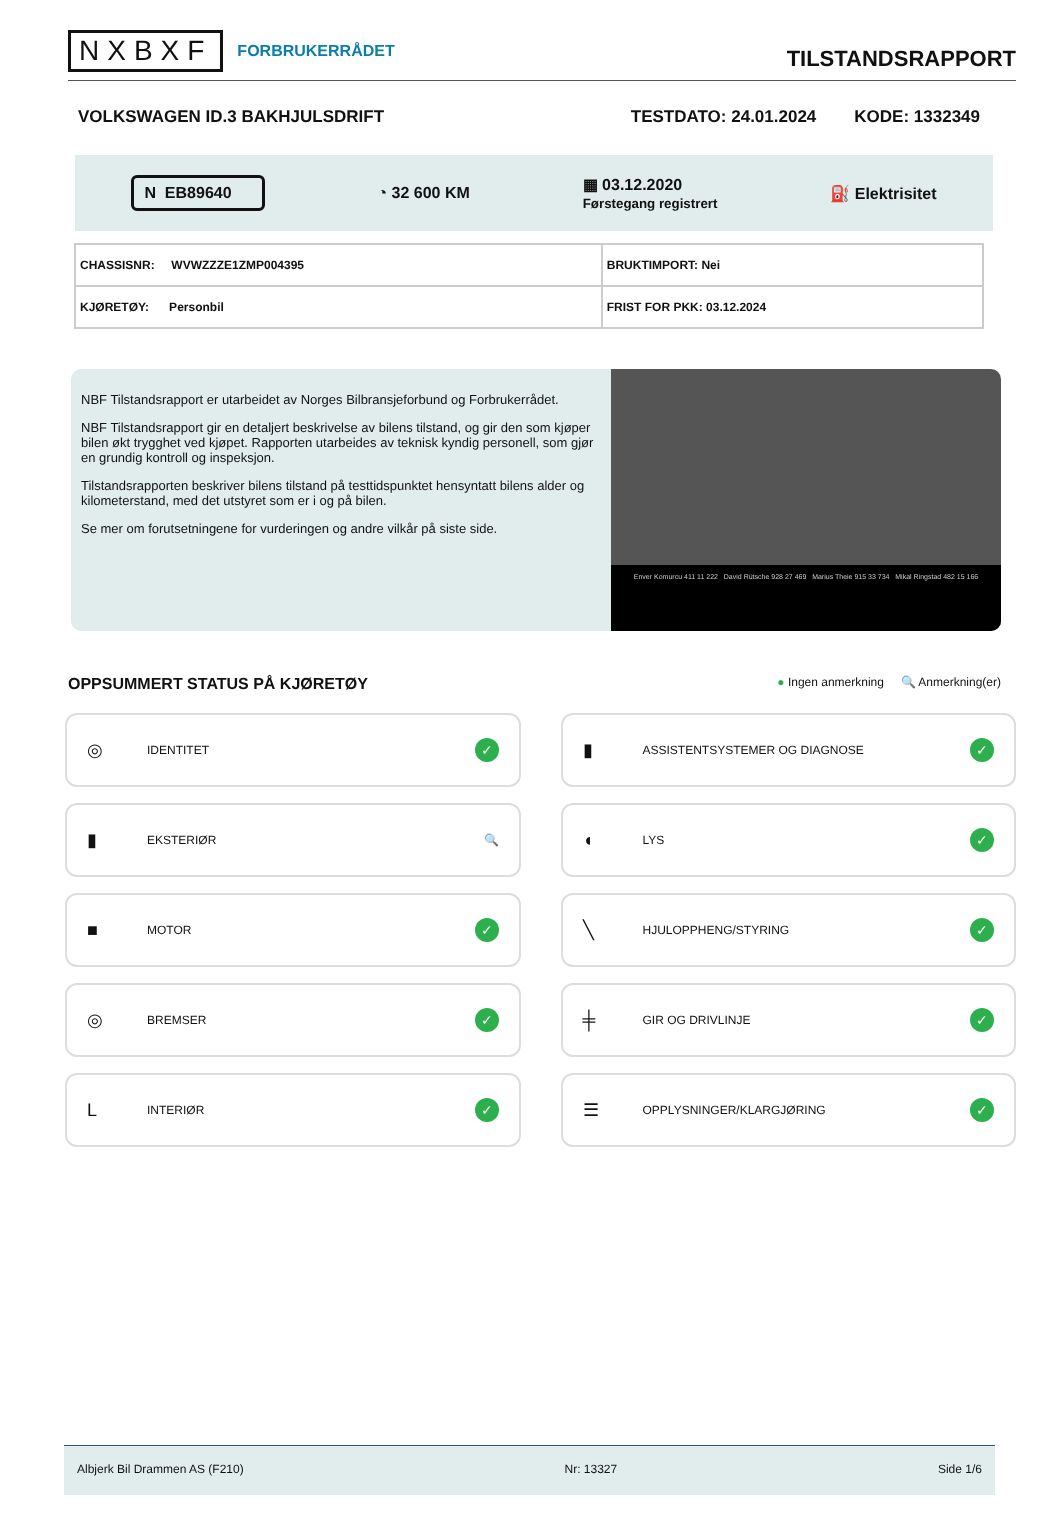NXBXF FORBRUKERRÅDET
TILSTANDSRAPPORT
VOLKSWAGEN ID.3 BAKHJULSDRIFT TESTDATO: 24.01.2024 KODE: 1332349
N EB89640 ◔ 32 600 KM ▦ 03.12.2020
Førstegang registrert ⛽ Elektrisitet
| CHASSISNR: WVWZZZE1ZMP004395 | BRUKTIMPORT: Nei |
| KJØRETØY: Personbil | FRIST FOR PKK: 03.12.2024 |
NBF Tilstandsrapport er utarbeidet av Norges Bilbransjeforbund og Forbrukerrådet.
NBF Tilstandsrapport gir en detaljert beskrivelse av bilens tilstand, og gir den som kjøper bilen økt trygghet ved kjøpet. Rapporten utarbeides av teknisk kyndig personell, som gjør en grundig kontroll og inspeksjon.
Tilstandsrapporten beskriver bilens tilstand på testtidspunktet hensyntatt bilens alder og kilometerstand, med det utstyret som er i og på bilen.
Se mer om forutsetningene for vurderingen og andre vilkår på siste side.
Enver Komurcu 411 11 222 David Rütsche 928 27 469 Marius Theie 915 33 734 Mikal Ringstad 482 15 166
OPPSUMMERT STATUS PÅ KJØRETØY ● Ingen anmerkning 🔍 Anmerkning(er)
◎ IDENTITET ✓
▮ ASSISTENTSYSTEMER OG DIAGNOSE ✓
▮ EKSTERIØR 🔍
◖ LYS ✓
■ MOTOR ✓
╲ HJULOPPHENG/STYRING ✓
◎ BREMSER ✓
╪ GIR OG DRIVLINJE ✓
L INTERIØR ✓
☰ OPPLYSNINGER/KLARGJØRING ✓
Albjerk Bil Drammen AS (F210) Nr: 13327 Side 1/6